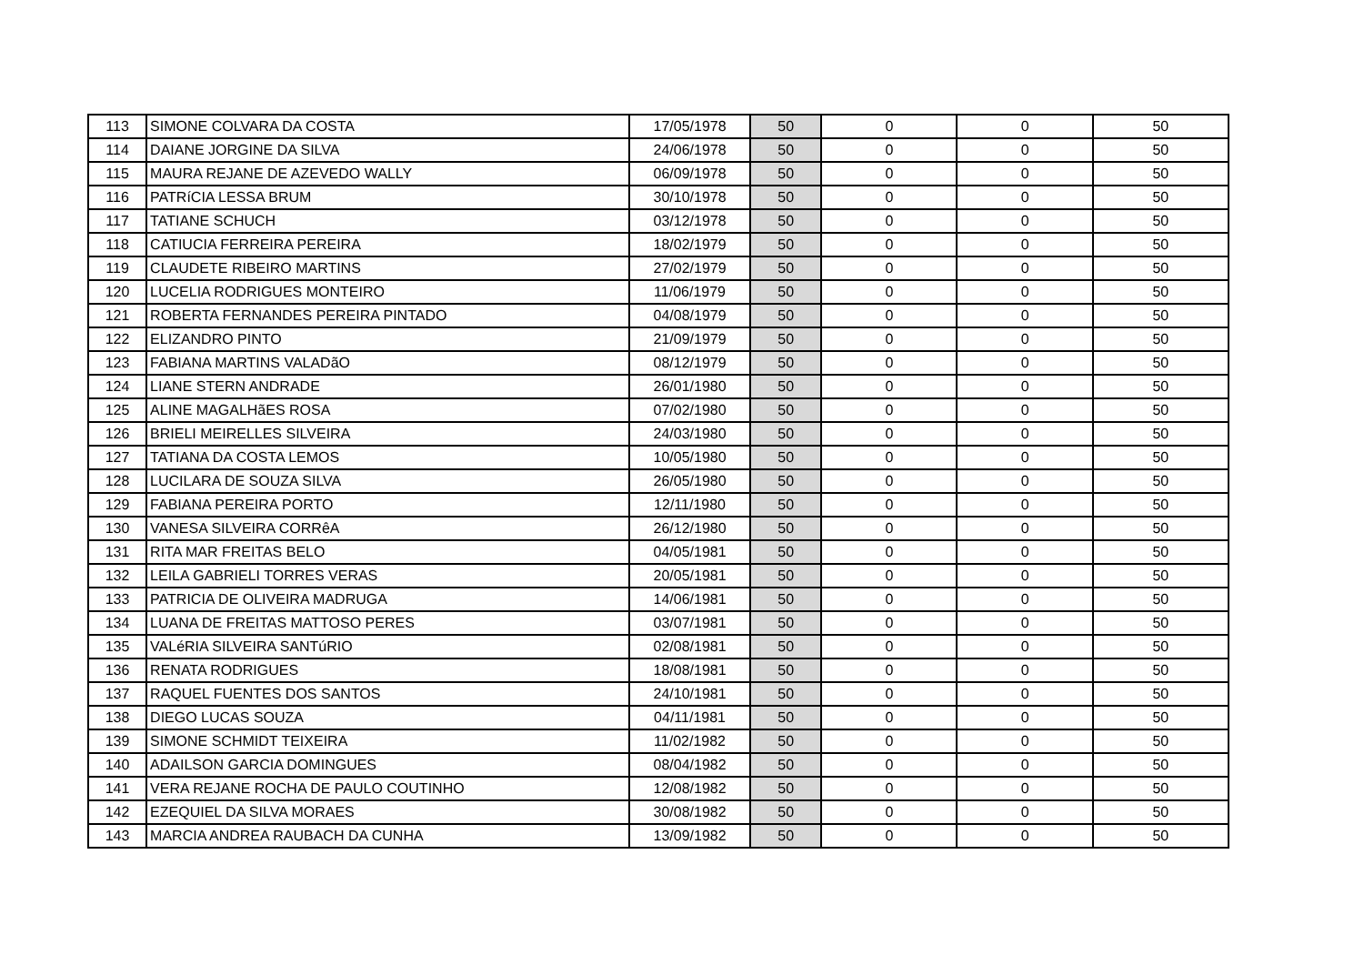| 113 | SIMONE COLVARA DA COSTA | 17/05/1978 | 50 | 0 | 0 | 50 |
| 114 | DAIANE JORGINE DA SILVA | 24/06/1978 | 50 | 0 | 0 | 50 |
| 115 | MAURA REJANE DE AZEVEDO WALLY | 06/09/1978 | 50 | 0 | 0 | 50 |
| 116 | PATRíCIA LESSA BRUM | 30/10/1978 | 50 | 0 | 0 | 50 |
| 117 | TATIANE SCHUCH | 03/12/1978 | 50 | 0 | 0 | 50 |
| 118 | CATIUCIA FERREIRA PEREIRA | 18/02/1979 | 50 | 0 | 0 | 50 |
| 119 | CLAUDETE RIBEIRO MARTINS | 27/02/1979 | 50 | 0 | 0 | 50 |
| 120 | LUCELIA RODRIGUES MONTEIRO | 11/06/1979 | 50 | 0 | 0 | 50 |
| 121 | ROBERTA FERNANDES PEREIRA PINTADO | 04/08/1979 | 50 | 0 | 0 | 50 |
| 122 | ELIZANDRO PINTO | 21/09/1979 | 50 | 0 | 0 | 50 |
| 123 | FABIANA MARTINS VALADãO | 08/12/1979 | 50 | 0 | 0 | 50 |
| 124 | LIANE STERN ANDRADE | 26/01/1980 | 50 | 0 | 0 | 50 |
| 125 | ALINE MAGALHãES ROSA | 07/02/1980 | 50 | 0 | 0 | 50 |
| 126 | BRIELI MEIRELLES SILVEIRA | 24/03/1980 | 50 | 0 | 0 | 50 |
| 127 | TATIANA DA COSTA LEMOS | 10/05/1980 | 50 | 0 | 0 | 50 |
| 128 | LUCILARA DE SOUZA SILVA | 26/05/1980 | 50 | 0 | 0 | 50 |
| 129 | FABIANA PEREIRA PORTO | 12/11/1980 | 50 | 0 | 0 | 50 |
| 130 | VANESA SILVEIRA CORRêA | 26/12/1980 | 50 | 0 | 0 | 50 |
| 131 | RITA MAR FREITAS BELO | 04/05/1981 | 50 | 0 | 0 | 50 |
| 132 | LEILA GABRIELI TORRES VERAS | 20/05/1981 | 50 | 0 | 0 | 50 |
| 133 | PATRICIA DE OLIVEIRA MADRUGA | 14/06/1981 | 50 | 0 | 0 | 50 |
| 134 | LUANA DE FREITAS MATTOSO PERES | 03/07/1981 | 50 | 0 | 0 | 50 |
| 135 | VALéRIA SILVEIRA SANTúRIO | 02/08/1981 | 50 | 0 | 0 | 50 |
| 136 | RENATA RODRIGUES | 18/08/1981 | 50 | 0 | 0 | 50 |
| 137 | RAQUEL FUENTES DOS SANTOS | 24/10/1981 | 50 | 0 | 0 | 50 |
| 138 | DIEGO LUCAS SOUZA | 04/11/1981 | 50 | 0 | 0 | 50 |
| 139 | SIMONE SCHMIDT TEIXEIRA | 11/02/1982 | 50 | 0 | 0 | 50 |
| 140 | ADAILSON GARCIA DOMINGUES | 08/04/1982 | 50 | 0 | 0 | 50 |
| 141 | VERA REJANE ROCHA DE PAULO COUTINHO | 12/08/1982 | 50 | 0 | 0 | 50 |
| 142 | EZEQUIEL DA SILVA MORAES | 30/08/1982 | 50 | 0 | 0 | 50 |
| 143 | MARCIA ANDREA RAUBACH DA CUNHA | 13/09/1982 | 50 | 0 | 0 | 50 |